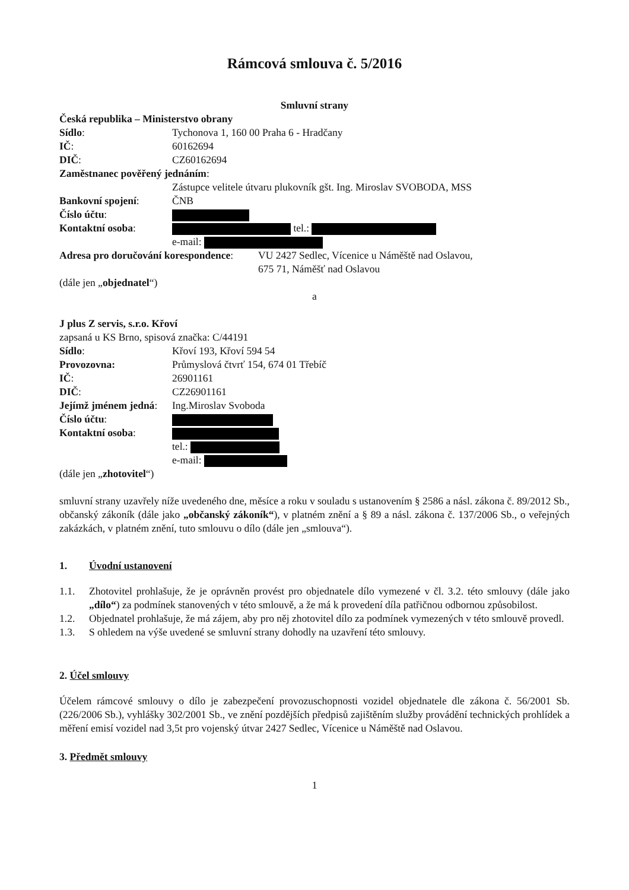Rámcová smlouva č. 5/2016
Smluvní strany
Česká republika – Ministerstvo obrany
Sídlo: Tychonova 1, 160 00 Praha 6 - Hradčany
IČ: 60162694
DIČ: CZ60162694
Zaměstnanec pověřený jednáním:
Zástupce velitele útvaru plukovník gšt. Ing. Miroslav SVOBODA, MSS
Bankovní spojení: ČNB
Číslo účtu:
Kontaktní osoba: tel.:
e-mail:
Adresa pro doručování korespondence:
VU 2427 Sedlec, Vícenice u Náměště nad Oslavou,
675 71, Náměšť nad Oslavou
(dále jen „objednatel“)
a
J plus Z servis, s.r.o. Křoví
zapsaná u KS Brno, spisová značka: C/44191
Sídlo: Křoví 193, Křoví 594 54
Provozovna: Průmyslová čtvrť 154, 674 01 Třebíč
IČ: 26901161
DIČ: CZ26901161
Jejímž jménem jedná:
Ing.Miroslav Svoboda
Číslo účtu:
Kontaktní osoba:
tel.:
e-mail:
(dále jen „zhotovitel“)
smluvní strany uzavřely níže uvedeného dne, měsíce a roku v souladu s ustanovením § 2586 a násl. zákona č. 89/2012 Sb., občanský zákoník (dále jako „občanský zákoník“), v platném znění a § 89 a násl. zákona č. 137/2006 Sb., o veřejných zakázkách, v platném znění, tuto smlouvu o dílo (dále jen „smlouva“).
1. Úvodní ustanovení
1.1. Zhotovitel prohlašuje, že je oprávněn provést pro objednatele dílo vymezené v čl. 3.2. této smlouvy (dále jako „dílo“) za podmínek stanovených v této smlouvě, a že má k provedení díla patřičnou odbornou způsobilost.
1.2. Objednatel prohlašuje, že má zájem, aby pro něj zhotovitel dílo za podmínek vymezených v této smlouvě provedl.
1.3. S ohledem na výše uvedené se smluvní strany dohodly na uzavření této smlouvy.
2. Účel smlouvy
Účelem rámcové smlouvy o dílo je zabezpečení provozuschopnosti vozidel objednatele dle zákona č. 56/2001 Sb. (226/2006 Sb.), vyhlášky 302/2001 Sb., ve znění pozdějších předpisů zajištěním služby provádění technických prohlídek a měření emisí vozidel nad 3,5t pro vojenský útvar 2427 Sedlec, Vícenice u Náměště nad Oslavou.
3. Předmět smlouvy
1